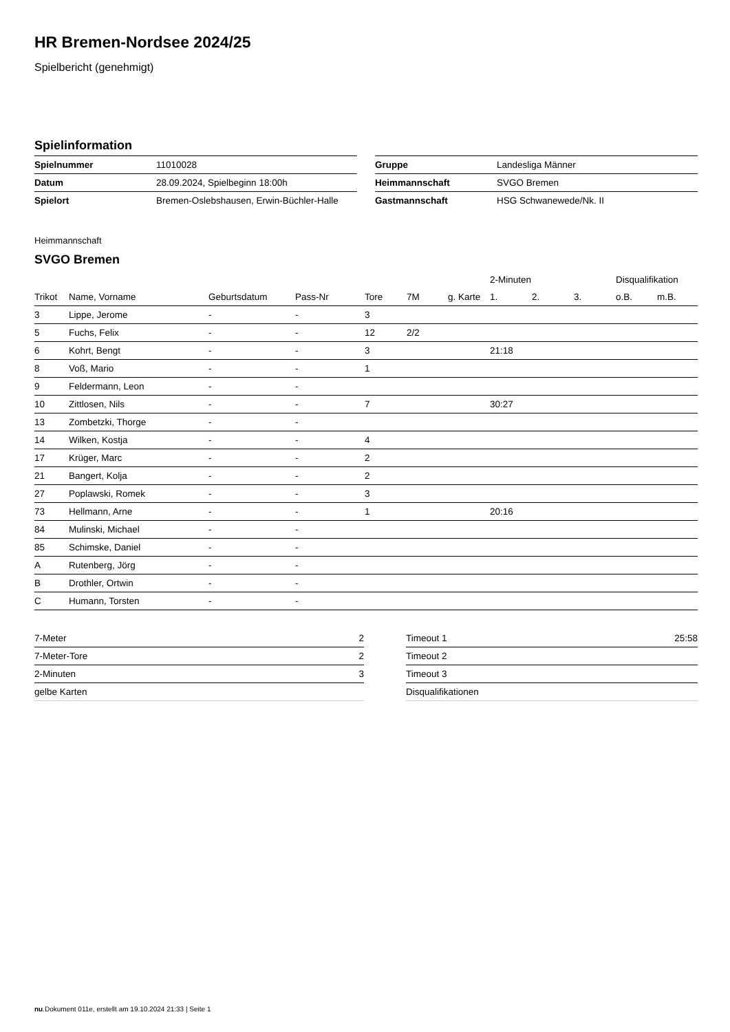HR Bremen-Nordsee 2024/25
Spielbericht (genehmigt)
Spielinformation
| Spielnummer | 11010028 |
| Datum | 28.09.2024, Spielbeginn 18:00h |
| Spielort | Bremen-Oslebshausen, Erwin-Büchler-Halle |
| Gruppe | Landesliga Männer |
| Heimmannschaft | SVGO Bremen |
| Gastmannschaft | HSG Schwanewede/Nk. II |
Heimmannschaft
SVGO Bremen
| | | | | | | | 2-Minuten | | | Disqualifikation | |
| --- | --- | --- | --- | --- | --- | --- | --- | --- | --- | --- | --- |
| Trikot | Name, Vorname | Geburtsdatum | Pass-Nr | Tore | 7M | g. Karte | 1. | 2. | 3. | o.B. | m.B. |
| 3 | Lippe, Jerome | - | - | 3 | | | | | | | |
| 5 | Fuchs, Felix | - | - | 12 | 2/2 | | | | | | |
| 6 | Kohrt, Bengt | - | - | 3 | | | 21:18 | | | | |
| 8 | Voß, Mario | - | - | 1 | | | | | | | |
| 9 | Feldermann, Leon | - | - | | | | | | | | |
| 10 | Zittlosen, Nils | - | - | 7 | | | 30:27 | | | | |
| 13 | Zombetzki, Thorge | - | - | | | | | | | | |
| 14 | Wilken, Kostja | - | - | 4 | | | | | | | |
| 17 | Krüger, Marc | - | - | 2 | | | | | | | |
| 21 | Bangert, Kolja | - | - | 2 | | | | | | | |
| 27 | Poplawski, Romek | - | - | 3 | | | | | | | |
| 73 | Hellmann, Arne | - | - | 1 | | | 20:16 | | | | |
| 84 | Mulinski, Michael | - | - | | | | | | | | |
| 85 | Schimske, Daniel | - | - | | | | | | | | |
| A | Rutenberg, Jörg | - | - | | | | | | | | |
| B | Drothler, Ortwin | - | - | | | | | | | | |
| C | Humann, Torsten | - | - | | | | | | | | |
| 7-Meter | 2 |
| 7-Meter-Tore | 2 |
| 2-Minuten | 3 |
| gelbe Karten | |
| Timeout 1 | 25:58 |
| Timeout 2 | |
| Timeout 3 | |
| Disqualifikationen | |
nu.Dokument 011e, erstellt am 19.10.2024 21:33 | Seite 1